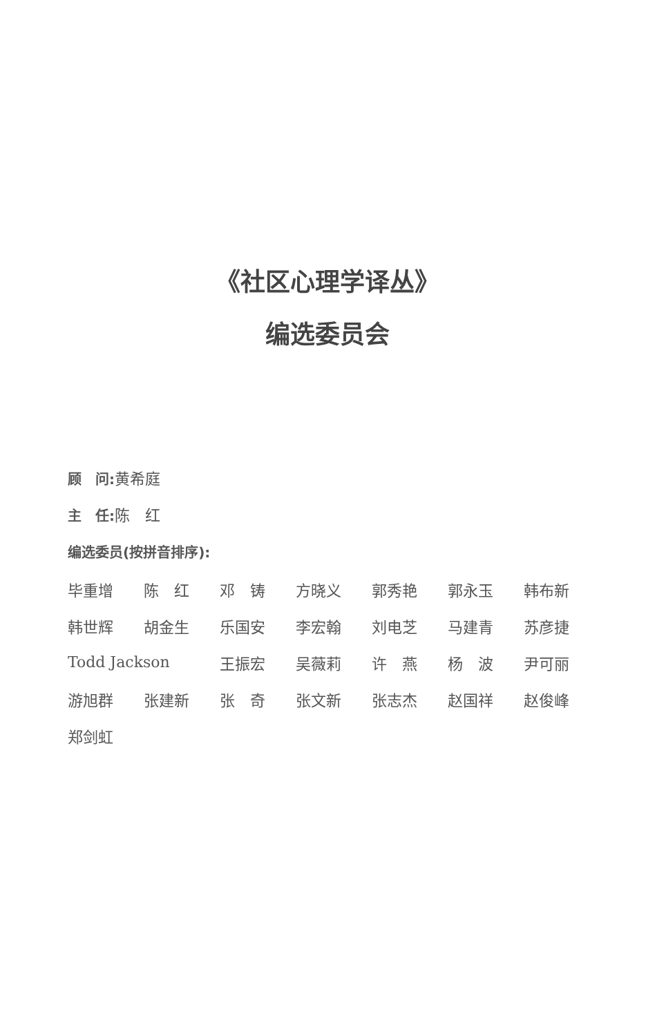《社区心理学译丛》
编选委员会
顾　问: 黄希庭
主　任: 陈　红
编选委员(按拼音排序):
| 毕重增 | 陈 红 | 邓 铸 | 方晓义 | 郭秀艳 | 郭永玉 | 韩布新 |
| 韩世辉 | 胡金生 | 乐国安 | 李宏翰 | 刘电芝 | 马建青 | 苏彦捷 |
| Todd Jackson | | 王振宏 | 吴薇莉 | 许 燕 | 杨 波 | 尹可丽 |
| 游旭群 | 张建新 | 张 奇 | 张文新 | 张志杰 | 赵国祥 | 赵俊峰 |
| 郑剑虹 | | | | | | |